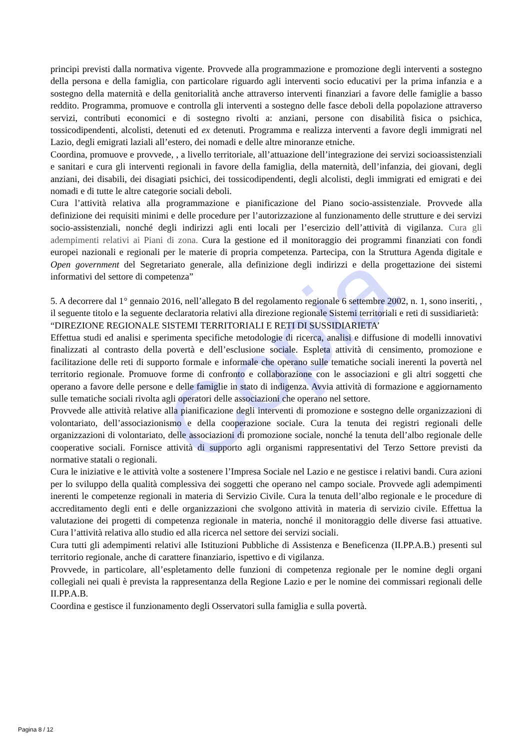Copia
principi previsti dalla normativa vigente. Provvede alla programmazione e promozione degli interventi a sostegno della persona e della famiglia, con particolare riguardo agli interventi socio educativi per la prima infanzia e a sostegno della maternità e della genitorialità anche attraverso interventi finanziari a favore delle famiglie a basso reddito. Programma, promuove e controlla gli interventi a sostegno delle fasce deboli della popolazione attraverso servizi, contributi economici e di sostegno rivolti a: anziani, persone con disabilità fisica o psichica, tossicodipendenti, alcolisti, detenuti ed ex detenuti. Programma e realizza interventi a favore degli immigrati nel Lazio, degli emigrati laziali all’estero, dei nomadi e delle altre minoranze etniche.
Coordina, promuove e provvede, , a livello territoriale, all’attuazione dell’integrazione dei servizi socioassistenziali e sanitari e cura gli interventi regionali in favore della famiglia, della maternità, dell’infanzia, dei giovani, degli anziani, dei disabili, dei disagiati psichici, dei tossicodipendenti, degli alcolisti, degli immigrati ed emigrati e dei nomadi e di tutte le altre categorie sociali deboli.
Cura l’attività relativa alla programmazione e pianificazione del Piano socio-assistenziale. Provvede alla definizione dei requisiti minimi e delle procedure per l’autorizzazione al funzionamento delle strutture e dei servizi socio-assistenziali, nonché degli indirizzi agli enti locali per l’esercizio dell’attività di vigilanza. Cura gli adempimenti relativi ai Piani di zona. Cura la gestione ed il monitoraggio dei programmi finanziati con fondi europei nazionali e regionali per le materie di propria competenza. Partecipa, con la Struttura Agenda digitale e Open government del Segretariato generale, alla definizione degli indirizzi e della progettazione dei sistemi informativi del settore di competenza”
5. A decorrere dal 1° gennaio 2016, nell’allegato B del regolamento regionale 6 settembre 2002, n. 1, sono inseriti, , il seguente titolo e la seguente declaratoria relativi alla direzione regionale Sistemi territoriali e reti di sussidiarietà:
“DIREZIONE REGIONALE SISTEMI TERRITORIALI E RETI DI SUSSIDIARIETA’
Effettua studi ed analisi e sperimenta specifiche metodologie di ricerca, analisi e diffusione di modelli innovativi finalizzati al contrasto della povertà e dell’esclusione sociale. Espleta attività di censimento, promozione e facilitazione delle reti di supporto formale e informale che operano sulle tematiche sociali inerenti la povertà nel territorio regionale. Promuove forme di confronto e collaborazione con le associazioni e gli altri soggetti che operano a favore delle persone e delle famiglie in stato di indigenza. Avvia attività di formazione e aggiornamento sulle tematiche sociali rivolta agli operatori delle associazioni che operano nel settore.
Provvede alle attività relative alla pianificazione degli interventi di promozione e sostegno delle organizzazioni di volontariato, dell’associazionismo e della cooperazione sociale. Cura la tenuta dei registri regionali delle organizzazioni di volontariato, delle associazioni di promozione sociale, nonché la tenuta dell’albo regionale delle cooperative sociali. Fornisce attività di supporto agli organismi rappresentativi del Terzo Settore previsti da normative statali o regionali.
Cura le iniziative e le attività volte a sostenere l’Impresa Sociale nel Lazio e ne gestisce i relativi bandi. Cura azioni per lo sviluppo della qualità complessiva dei soggetti che operano nel campo sociale. Provvede agli adempimenti inerenti le competenze regionali in materia di Servizio Civile. Cura la tenuta dell’albo regionale e le procedure di accreditamento degli enti e delle organizzazioni che svolgono attività in materia di servizio civile. Effettua la valutazione dei progetti di competenza regionale in materia, nonché il monitoraggio delle diverse fasi attuative. Cura l’attività relativa allo studio ed alla ricerca nel settore dei servizi sociali.
Cura tutti gli adempimenti relativi alle Istituzioni Pubbliche di Assistenza e Beneficenza (II.PP.A.B.) presenti sul territorio regionale, anche di carattere finanziario, ispettivo e di vigilanza.
Provvede, in particolare, all’espletamento delle funzioni di competenza regionale per le nomine degli organi collegiali nei quali è prevista la rappresentanza della Regione Lazio e per le nomine dei commissari regionali delle II.PP.A.B.
Coordina e gestisce il funzionamento degli Osservatori sulla famiglia e sulla povertà.
Pagina 8 / 12